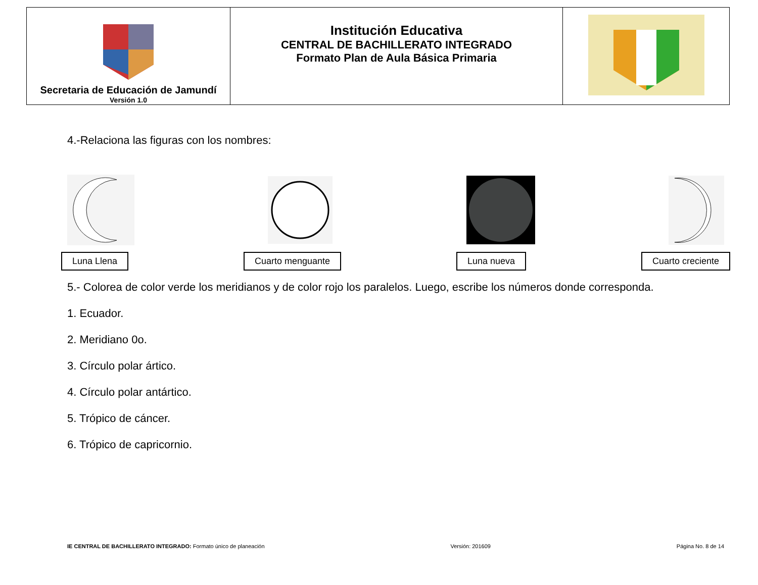| Secretaria de Educación de Jamundí Versión 1.0 | Institución Educativa CENTRAL DE BACHILLERATO INTEGRADO Formato Plan de Aula Básica Primaria | |
4.-Relaciona las figuras con los nombres:
Luna Llena Cuarto menguante Luna nueva Cuarto creciente
5.- Colorea de color verde los meridianos y de color rojo los paralelos. Luego, escribe los números donde corresponda.
1. Ecuador.
2. Meridiano 0o.
3. Círculo polar ártico.
4. Círculo polar antártico.
5. Trópico de cáncer.
6. Trópico de capricornio.
IE CENTRAL DE BACHILLERATO INTEGRADO: Formato único de planeación Versión: 201609 Página No. 8 de 14